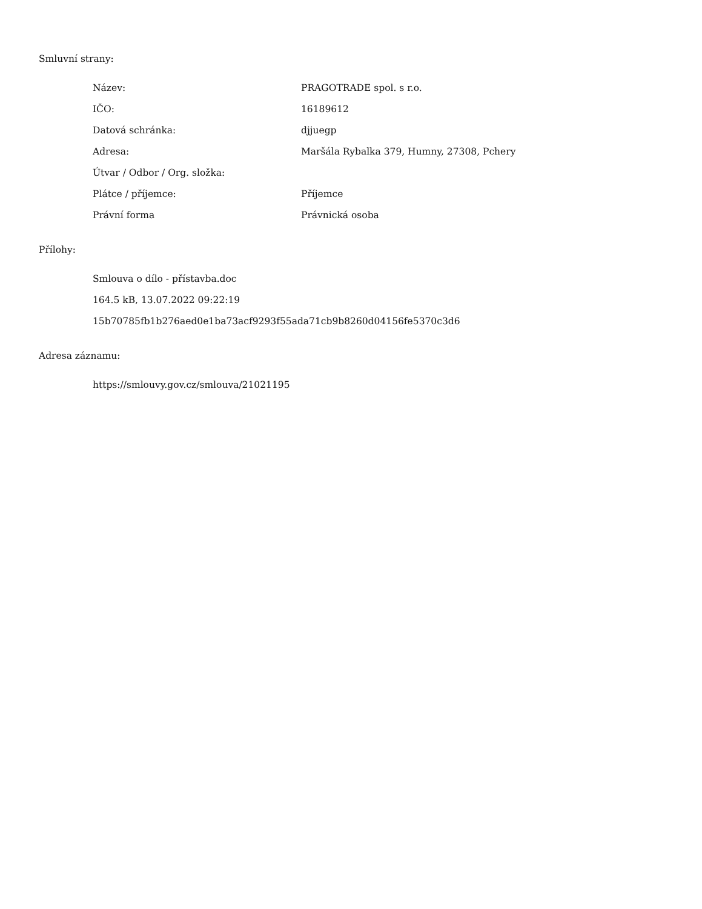Smluvní strany:
| Název: | PRAGOTRADE spol. s r.o. |
| IČO: | 16189612 |
| Datová schránka: | djjuegp |
| Adresa: | Maršála Rybalka 379, Humny, 27308, Pchery |
| Útvar / Odbor / Org. složka: | |
| Plátce / příjemce: | Příjemce |
| Právní forma | Právnická osoba |
Přílohy:
Smlouva o dílo - přístavba.doc
164.5 kB, 13.07.2022 09:22:19
15b70785fb1b276aed0e1ba73acf9293f55ada71cb9b8260d04156fe5370c3d6
Adresa záznamu:
https://smlouvy.gov.cz/smlouva/21021195